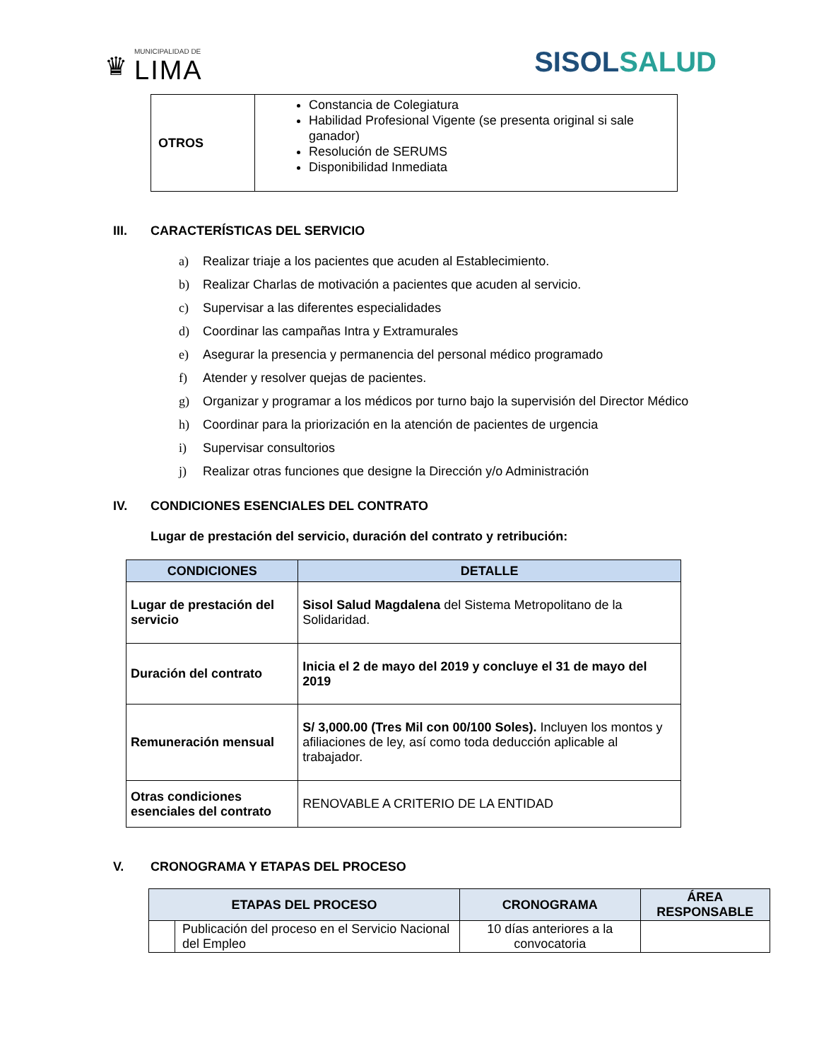♛
MUNICIPALIDAD DE
LIMA
SISOLSALUD
| OTROS | Constancia de Colegiatura Habilidad Profesional Vigente (se presenta original si sale ganador) Resolución de SERUMS Disponibilidad Inmediata |
III. CARACTERÍSTICAS DEL SERVICIO
a) Realizar triaje a los pacientes que acuden al Establecimiento.
b) Realizar Charlas de motivación a pacientes que acuden al servicio.
c) Supervisar a las diferentes especialidades
d) Coordinar las campañas Intra y Extramurales
e) Asegurar la presencia y permanencia del personal médico programado
f) Atender y resolver quejas de pacientes.
g) Organizar y programar a los médicos por turno bajo la supervisión del Director Médico
h) Coordinar para la priorización en la atención de pacientes de urgencia
i) Supervisar consultorios
j) Realizar otras funciones que designe la Dirección y/o Administración
IV. CONDICIONES ESENCIALES DEL CONTRATO
Lugar de prestación del servicio, duración del contrato y retribución:
| CONDICIONES | DETALLE |
| --- | --- |
| Lugar de prestación del servicio | Sisol Salud Magdalena del Sistema Metropolitano de la Solidaridad. |
| Duración del contrato | Inicia el 2 de mayo del 2019 y concluye el 31 de mayo del 2019 |
| Remuneración mensual | S/ 3,000.00 (Tres Mil con 00/100 Soles). Incluyen los montos y afiliaciones de ley, así como toda deducción aplicable al trabajador. |
| Otras condiciones esenciales del contrato | RENOVABLE A CRITERIO DE LA ENTIDAD |
V. CRONOGRAMA Y ETAPAS DEL PROCESO
| ETAPAS DEL PROCESO | | CRONOGRAMA | ÁREA RESPONSABLE |
| --- | --- | --- | --- |
| | Publicación del proceso en el Servicio Nacional del Empleo | 10 días anteriores a la convocatoria | |